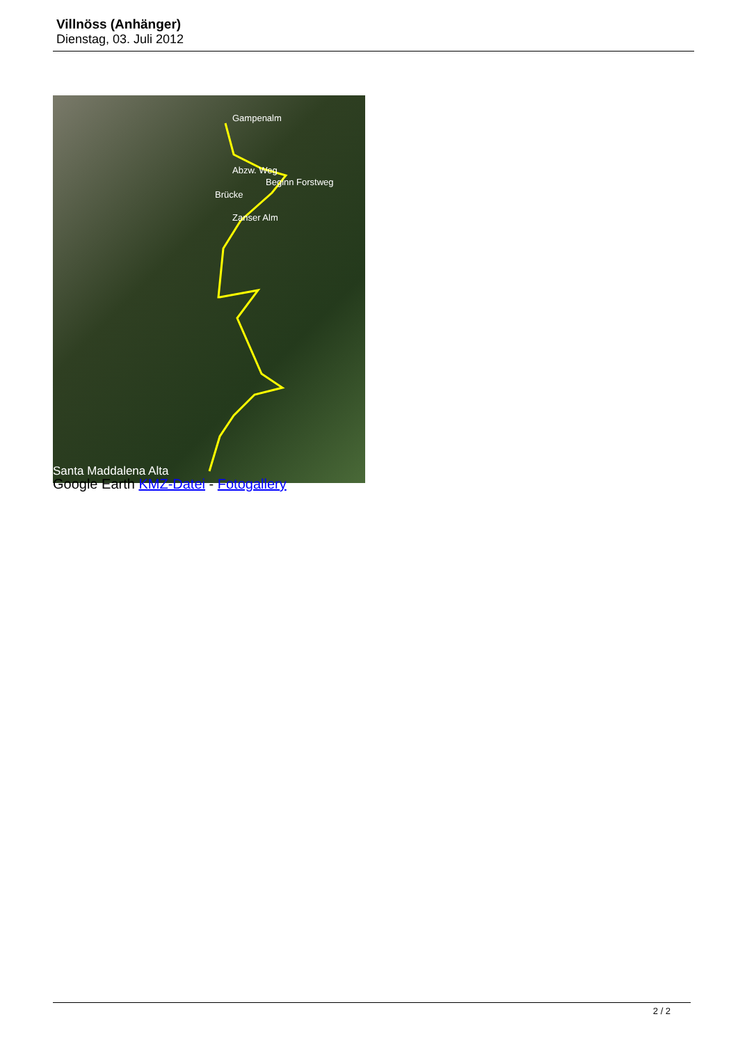Villnöss (Anhänger)
Dienstag, 03. Juli 2012
Gampenalm
Abzw. Weg
Beginn Forstweg
Brücke
Zanser Alm
Santa Maddalena Alta
Google Earth KMZ-Datei - Fotogallery
2 / 2